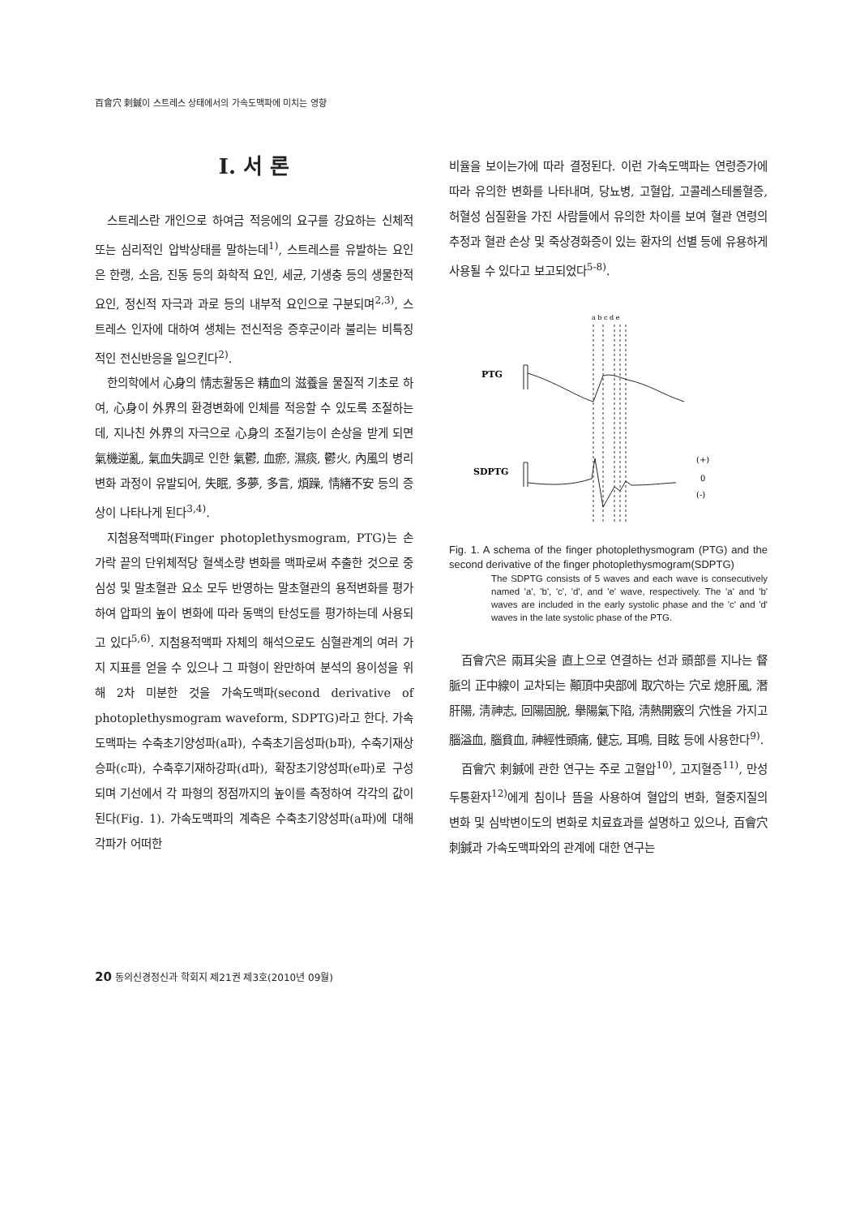百會穴 刺鍼이 스트레스 상태에서의 가속도맥파에 미치는 영향
Ⅰ. 서 론
스트레스란 개인으로 하여금 적응에의 요구를 강요하는 신체적 또는 심리적인 압박상태를 말하는데<sup>1)</sup>, 스트레스를 유발하는 요인은 한랭, 소음, 진동 등의 화학적 요인, 세균, 기생충 등의 생물한적 요인, 정신적 자극과 과로 등의 내부적 요인으로 구분되며<sup>2,3)</sup>, 스트레스 인자에 대하여 생체는 전신적응 증후군이라 불리는 비특징적인 전신반응을 일으킨다<sup>2)</sup>.
한의학에서 心身의 情志활동은 精血의 滋養을 물질적 기초로 하여, 心身이 外界의 환경변화에 인체를 적응할 수 있도록 조절하는데, 지나친 外界의 자극으로 心身의 조절기능이 손상을 받게 되면 氣機逆亂, 氣血失調로 인한 氣鬱, 血瘀, 濕痰, 鬱火, 內風의 병리변화 과정이 유발되어, 失眠, 多夢, 多言, 煩躁, 情緖不安 등의 증상이 나타나게 된다<sup>3,4)</sup>.
지첨용적맥파(Finger photoplethysmogram, PTG)는 손가락 끝의 단위체적당 혈색소량 변화를 맥파로써 추출한 것으로 중심성 및 말초혈관 요소 모두 반영하는 말초혈관의 용적변화를 평가하여 압파의 높이 변화에 따라 동맥의 탄성도를 평가하는데 사용되고 있다<sup>5,6)</sup>. 지첨용적맥파 자체의 해석으로도 심혈관계의 여러 가지 지표를 얻을 수 있으나 그 파형이 완만하여 분석의 용이성을 위해 2차 미분한 것을 가속도맥파(second derivative of photoplethysmogram waveform, SDPTG)라고 한다. 가속도맥파는 수축초기양성파(a파), 수축초기음성파(b파), 수축기재상승파(c파), 수축후기재하강파(d파), 확장초기양성파(e파)로 구성되며 기선에서 각 파형의 정점까지의 높이를 측정하여 각각의 값이 된다(Fig. 1). 가속도맥파의 계측은 수축초기양성파(a파)에 대해 각파가 어떠한
비율을 보이는가에 따라 결정된다. 이런 가속도맥파는 연령증가에 따라 유의한 변화를 나타내며, 당뇨병, 고혈압, 고콜레스테롤혈증, 허혈성 심질환을 가진 사람들에서 유의한 차이를 보여 혈관 연령의 추정과 혈관 손상 및 죽상경화증이 있는 환자의 선별 등에 유용하게 사용될 수 있다고 보고되었다<sup>5-8)</sup>.
a b c d e
PTG
SDPTG
(+)
0
(-)
Fig. 1. A schema of the finger photoplethysmogram (PTG) and the second derivative of the finger photoplethysmogram(SDPTG)
The SDPTG consists of 5 waves and each wave is consecutively named 'a', 'b', 'c', 'd', and 'e' wave, respectively. The 'a' and 'b' waves are included in the early systolic phase and the 'c' and 'd' waves in the late systolic phase of the PTG.
百會穴은 兩耳尖을 直上으로 연결하는 선과 頭部를 지나는 督脈의 正中線이 교차되는 顚頂中央部에 取穴하는 穴로 熄肝風, 潛肝陽, 淸神志, 回陽固脫, 擧陽氣下陷, 淸熱開竅의 穴性을 가지고 腦溢血, 腦貧血, 神經性頭痛, 健忘, 耳鳴, 目眩 등에 사용한다<sup>9)</sup>.
百會穴 刺鍼에 관한 연구는 주로 고혈압<sup>10)</sup>, 고지혈증<sup>11)</sup>, 만성두통환자<sup>12)</sup>에게 침이나 뜸을 사용하여 혈압의 변화, 혈중지질의 변화 및 심박변이도의 변화로 치료효과를 설명하고 있으나, 百會穴 刺鍼과 가속도맥파와의 관계에 대한 연구는
20 동의신경정신과 학회지 제21권 제3호(2010년 09월)